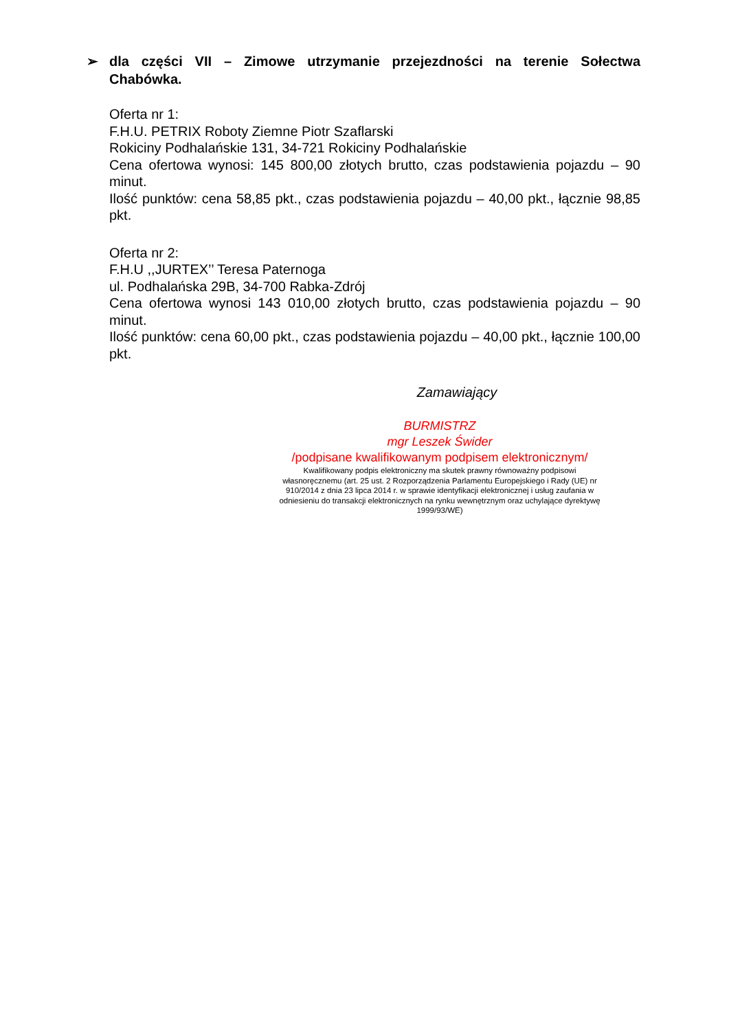➢ dla części VII – Zimowe utrzymanie przejezdności na terenie Sołectwa Chabówka.
Oferta nr 1:
F.H.U. PETRIX Roboty Ziemne Piotr Szaflarski
Rokiciny Podhalańskie 131, 34-721 Rokiciny Podhalańskie
Cena ofertowa wynosi: 145 800,00 złotych brutto, czas podstawienia pojazdu – 90 minut.
Ilość punktów: cena 58,85 pkt., czas podstawienia pojazdu – 40,00 pkt., łącznie 98,85 pkt.
Oferta nr 2:
F.H.U ,,JURTEX’’ Teresa Paternoga
ul. Podhalańska 29B, 34-700 Rabka-Zdrój
Cena ofertowa wynosi 143 010,00 złotych brutto, czas podstawienia pojazdu – 90 minut.
Ilość punktów: cena 60,00 pkt., czas podstawienia pojazdu – 40,00 pkt., łącznie 100,00 pkt.
Zamawiający
BURMISTRZ
mgr Leszek Świder
/podpisane kwalifikowanym podpisem elektronicznym/
Kwalifikowany podpis elektroniczny ma skutek prawny równoważny podpisowi własnoręcznemu (art. 25 ust. 2 Rozporządzenia Parlamentu Europejskiego i Rady (UE) nr 910/2014 z dnia 23 lipca 2014 r. w sprawie identyfikacji elektronicznej i usług zaufania w odniesieniu do transakcji elektronicznych na rynku wewnętrznym oraz uchylające dyrektywę 1999/93/WE)